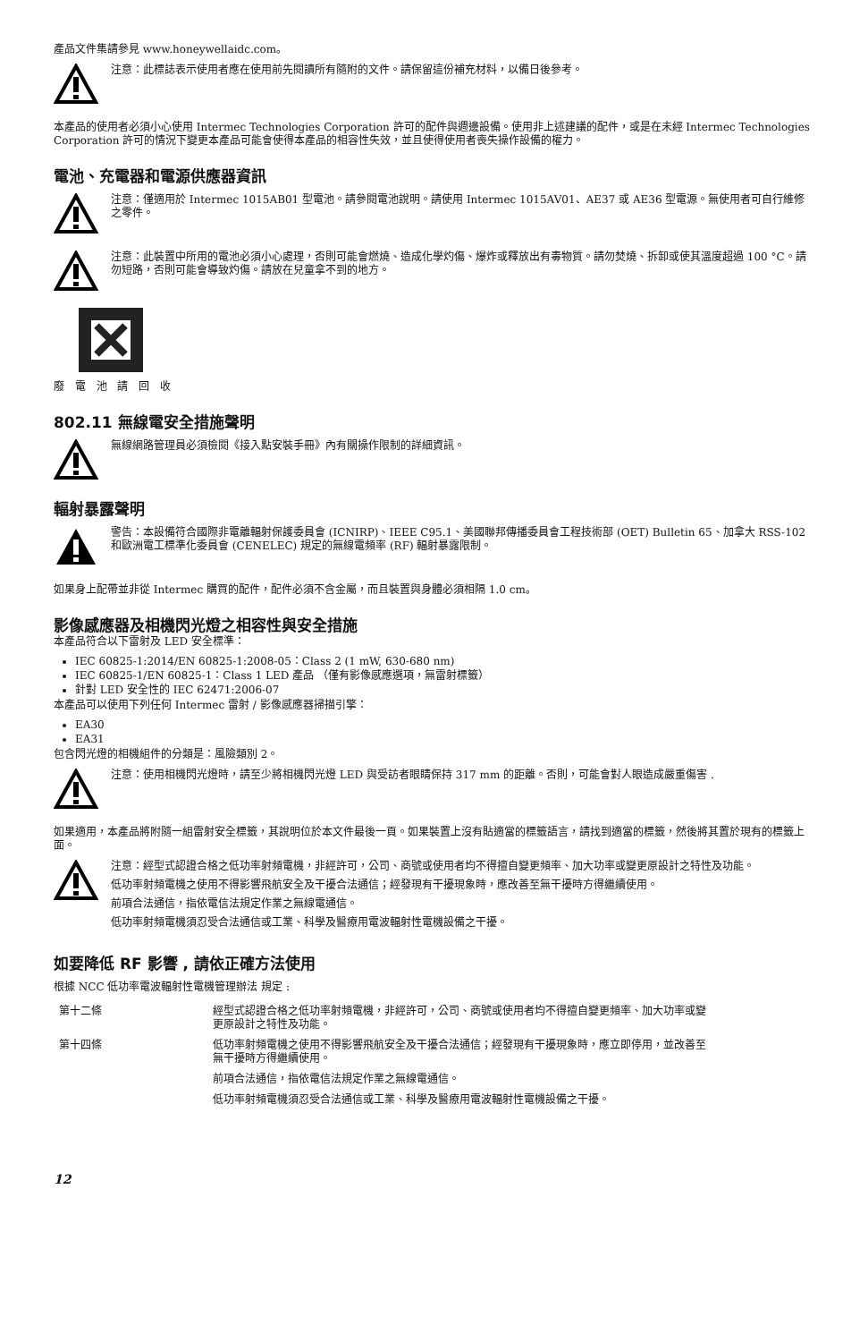產品文件集請參見 www.honeywellaidc.com。
注意：此標誌表示使用者應在使用前先閱讀所有隨附的文件。請保留這份補充材料，以備日後參考。
本產品的使用者必須小心使用 Intermec Technologies Corporation 許可的配件與週邊設備。使用非上述建議的配件，或是在未經 Intermec Technologies Corporation 許可的情況下變更本產品可能會使得本產品的相容性失效，並且使得使用者喪失操作設備的權力。
電池、充電器和電源供應器資訊
注意：僅適用於 Intermec 1015AB01 型電池。請參閱電池說明。請使用 Intermec 1015AV01、AE37 或 AE36 型電源。無使用者可自行維修之零件。
注意：此裝置中所用的電池必須小心處理，否則可能會燃燒、造成化學灼傷、爆炸或釋放出有毒物質。請勿焚燒、拆卸或使其溫度超過 100 °C。請勿短路，否則可能會導致灼傷。請放在兒童拿不到的地方。
廢 電 池 請 回 收
802.11 無線電安全措施聲明
無線網路管理員必須檢閱《接入點安裝手冊》內有關操作限制的詳細資訊。
輻射暴露聲明
警告：本設備符合國際非電離輻射保護委員會 (ICNIRP)、IEEE C95.1、美國聯邦傳播委員會工程技術部 (OET) Bulletin 65、加拿大 RSS-102 和歐洲電工標準化委員會 (CENELEC) 規定的無線電頻率 (RF) 輻射暴露限制。
如果身上配帶並非從 Intermec 購買的配件，配件必須不含金屬，而且裝置與身體必須相隔 1.0 cm。
影像感應器及相機閃光燈之相容性與安全措施
本產品符合以下雷射及 LED 安全標準：
IEC 60825-1:2014/EN 60825-1:2008-05：Class 2 (1 mW, 630-680 nm)
IEC 60825-1/EN 60825-1：Class 1 LED 產品 （僅有影像感應選項，無雷射標籤）
針對 LED 安全性的 IEC 62471:2006-07
本產品可以使用下列任何 Intermec 雷射 / 影像感應器掃描引擎：
EA30
EA31
包含閃光燈的相機組件的分類是：風險類別 2。
注意：使用相機閃光燈時，請至少將相機閃光燈 LED 與受訪者眼睛保持 317 mm 的距離。否則，可能會對人眼造成嚴重傷害 .
如果適用，本產品將附隨一組雷射安全標籤，其說明位於本文件最後一頁。如果裝置上沒有貼適當的標籤語言，請找到適當的標籤，然後將其置於現有的標籤上面。
注意：經型式認證合格之低功率射頻電機，非經許可，公司、商號或使用者均不得擅自變更頻率、加大功率或變更原設計之特性及功能。
低功率射頻電機之使用不得影響飛航安全及干擾合法通信；經發現有干擾現象時，應改善至無干擾時方得繼續使用。
前項合法通信，指依電信法規定作業之無線電通信。
低功率射頻電機須忍受合法通信或工業、科學及醫療用電波輻射性電機設備之干擾。
如要降低 RF 影響 , 請依正確方法使用
根據 NCC 低功率電波輻射性電機管理辦法 規定 :
| 第十二條 | 經型式認證合格之低功率射頻電機，非經許可，公司、商號或使用者均不得擅自變更頻率、加大功率或變更原設計之特性及功能。 |
| 第十四條 | 低功率射頻電機之使用不得影響飛航安全及干擾合法通信；經發現有干擾現象時，應立即停用，並改善至無干擾時方得繼續使用。 |
| | 前項合法通信，指依電信法規定作業之無線電通信。 |
| | 低功率射頻電機須忍受合法通信或工業、科學及醫療用電波輻射性電機設備之干擾。 |
12